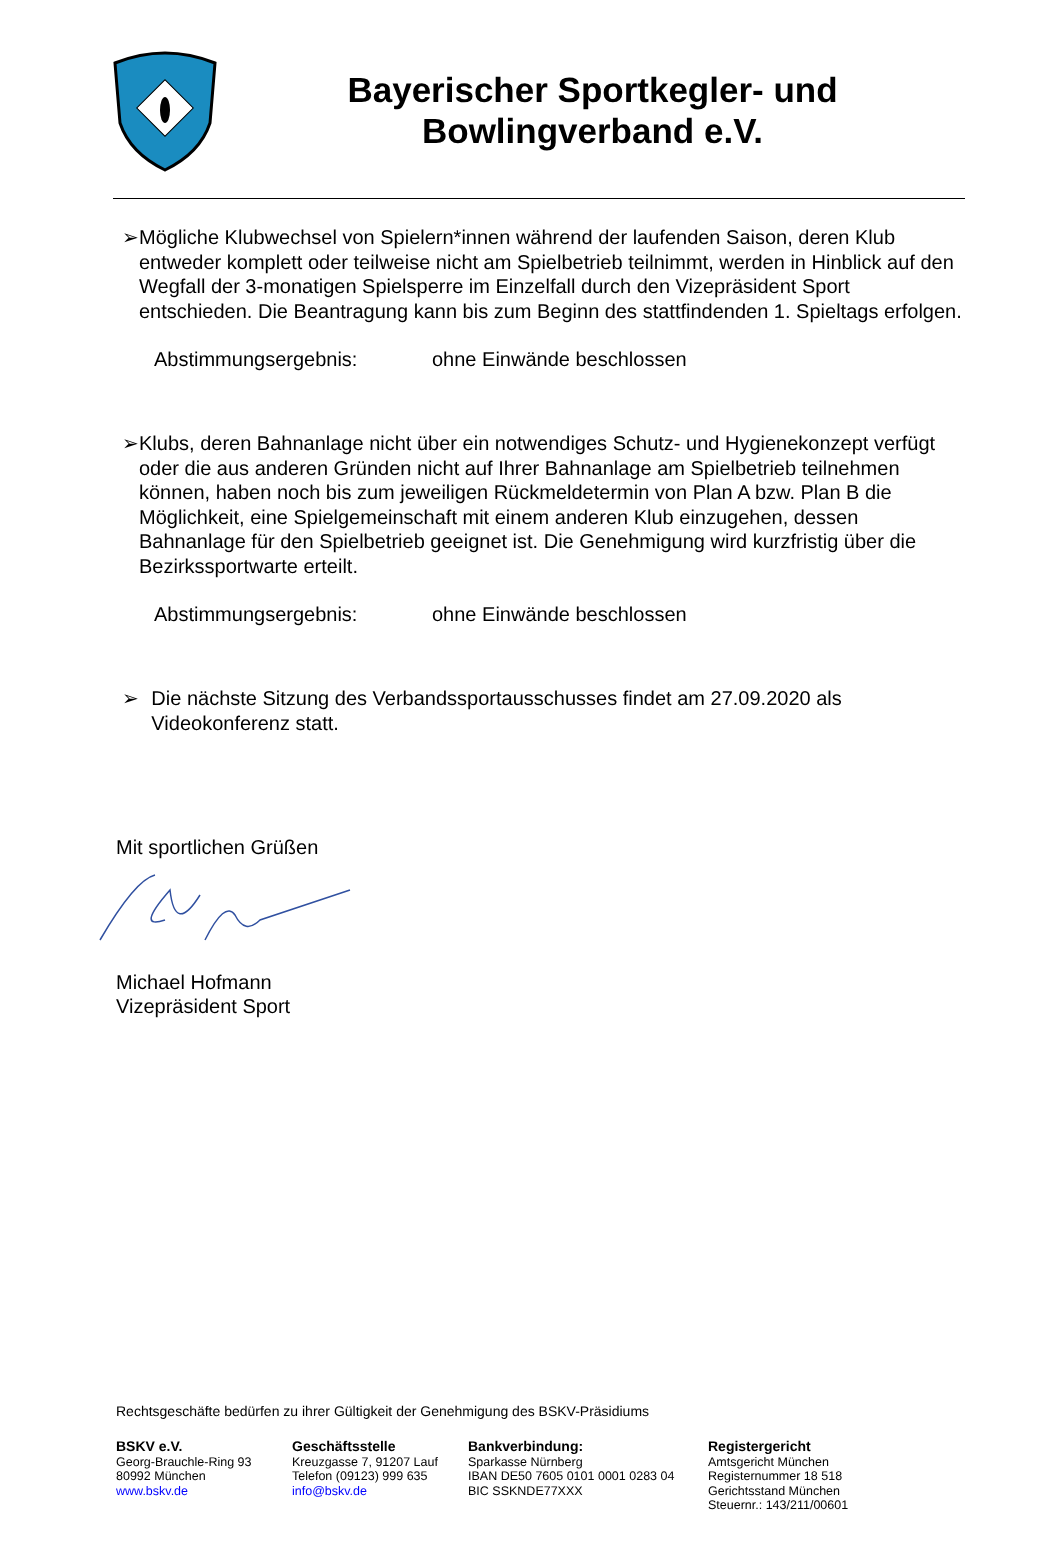Bayerischer Sportkegler- und
Bowlingverband e.V.
➢ Mögliche Klubwechsel von Spielern*innen während der laufenden Saison, deren Klub entweder komplett oder teilweise nicht am Spielbetrieb teilnimmt, werden in Hinblick auf den Wegfall der 3-monatigen Spielsperre im Einzelfall durch den Vizepräsident Sport entschieden. Die Beantragung kann bis zum Beginn des stattfindenden 1. Spieltags erfolgen.
Abstimmungsergebnis: ohne Einwände beschlossen
➢ Klubs, deren Bahnanlage nicht über ein notwendiges Schutz- und Hygienekonzept verfügt oder die aus anderen Gründen nicht auf Ihrer Bahnanlage am Spielbetrieb teilnehmen können, haben noch bis zum jeweiligen Rückmeldetermin von Plan A bzw. Plan B die Möglichkeit, eine Spielgemeinschaft mit einem anderen Klub einzugehen, dessen Bahnanlage für den Spielbetrieb geeignet ist. Die Genehmigung wird kurzfristig über die Bezirkssportwarte erteilt.
Abstimmungsergebnis: ohne Einwände beschlossen
➢ Die nächste Sitzung des Verbandssportausschusses findet am 27.09.2020 als Videokonferenz statt.
Mit sportlichen Grüßen
Michael Hofmann
Vizepräsident Sport
Rechtsgeschäfte bedürfen zu ihrer Gültigkeit der Genehmigung des BSKV-Präsidiums
BSKV e.V.
Georg-Brauchle-Ring 93
80992 München
www.bskv.de
Geschäftsstelle
Kreuzgasse 7, 91207 Lauf
Telefon (09123) 999 635
info@bskv.de
Bankverbindung:
Sparkasse Nürnberg
IBAN DE50 7605 0101 0001 0283 04
BIC SSKNDE77XXX
Registergericht
Amtsgericht München
Registernummer 18 518
Gerichtsstand München
Steuernr.: 143/211/00601